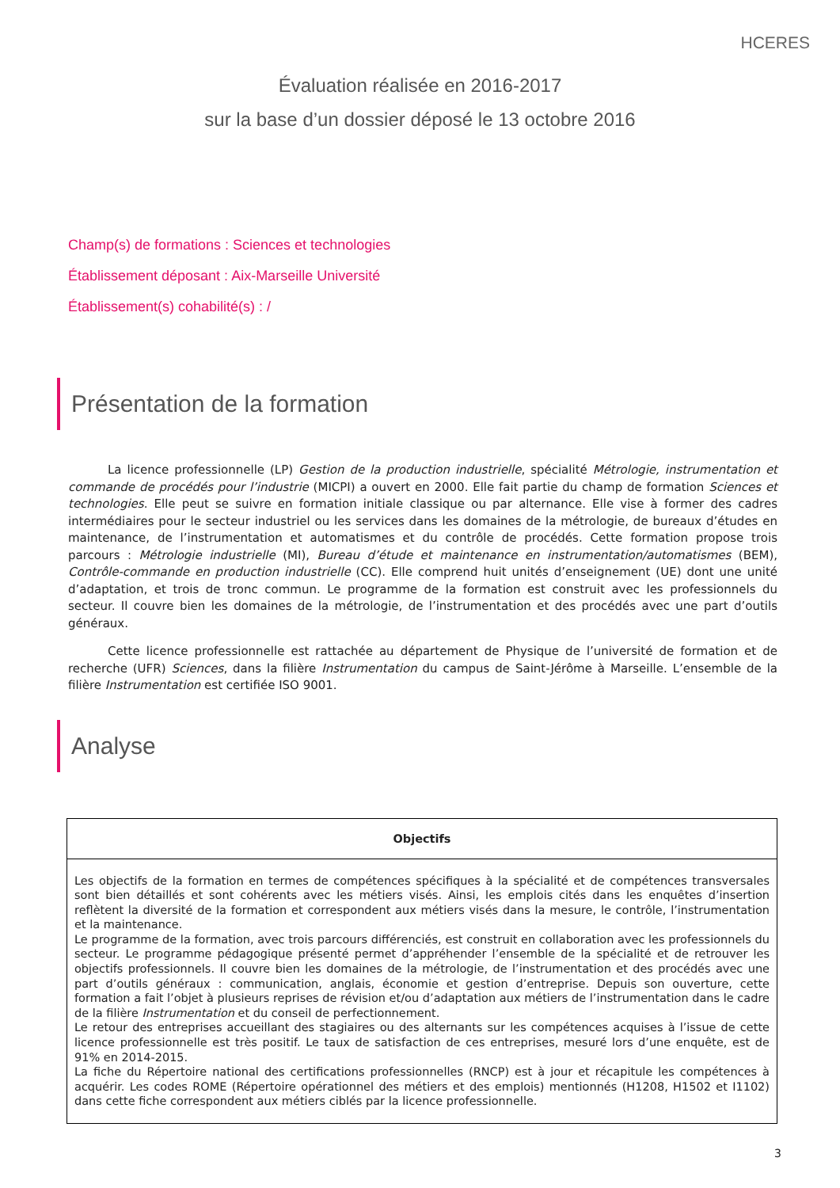HCERES
Évaluation réalisée en 2016-2017
sur la base d’un dossier déposé le 13 octobre 2016
Champ(s) de formations : Sciences et technologies
Établissement déposant : Aix-Marseille Université
Établissement(s) cohabilité(s) : /
Présentation de la formation
La licence professionnelle (LP) Gestion de la production industrielle, spécialité Métrologie, instrumentation et commande de procédés pour l’industrie (MICPI) a ouvert en 2000. Elle fait partie du champ de formation Sciences et technologies. Elle peut se suivre en formation initiale classique ou par alternance. Elle vise à former des cadres intermédiaires pour le secteur industriel ou les services dans les domaines de la métrologie, de bureaux d’études en maintenance, de l’instrumentation et automatismes et du contrôle de procédés. Cette formation propose trois parcours : Métrologie industrielle (MI), Bureau d’étude et maintenance en instrumentation/automatismes (BEM), Contrôle-commande en production industrielle (CC). Elle comprend huit unités d’enseignement (UE) dont une unité d’adaptation, et trois de tronc commun. Le programme de la formation est construit avec les professionnels du secteur. Il couvre bien les domaines de la métrologie, de l’instrumentation et des procédés avec une part d’outils généraux.
Cette licence professionnelle est rattachée au département de Physique de l’université de formation et de recherche (UFR) Sciences, dans la filière Instrumentation du campus de Saint-Jérôme à Marseille. L’ensemble de la filière Instrumentation est certifiée ISO 9001.
Analyse
| Objectifs |
| --- |
| Les objectifs de la formation en termes de compétences spécifiques à la spécialité et de compétences transversales sont bien détaillés et sont cohérents avec les métiers visés. Ainsi, les emplois cités dans les enquêtes d’insertion reflètent la diversité de la formation et correspondent aux métiers visés dans la mesure, le contrôle, l’instrumentation et la maintenance. Le programme de la formation, avec trois parcours différenciés, est construit en collaboration avec les professionnels du secteur. Le programme pédagogique présenté permet d’appréhender l’ensemble de la spécialité et de retrouver les objectifs professionnels. Il couvre bien les domaines de la métrologie, de l’instrumentation et des procédés avec une part d’outils généraux : communication, anglais, économie et gestion d’entreprise. Depuis son ouverture, cette formation a fait l’objet à plusieurs reprises de révision et/ou d’adaptation aux métiers de l’instrumentation dans le cadre de la filière Instrumentation et du conseil de perfectionnement. Le retour des entreprises accueillant des stagiaires ou des alternants sur les compétences acquises à l’issue de cette licence professionnelle est très positif. Le taux de satisfaction de ces entreprises, mesuré lors d’une enquête, est de 91% en 2014-2015. La fiche du Répertoire national des certifications professionnelles (RNCP) est à jour et récapitule les compétences à acquérir. Les codes ROME (Répertoire opérationnel des métiers et des emplois) mentionnés (H1208, H1502 et I1102) dans cette fiche correspondent aux métiers ciblés par la licence professionnelle. |
3